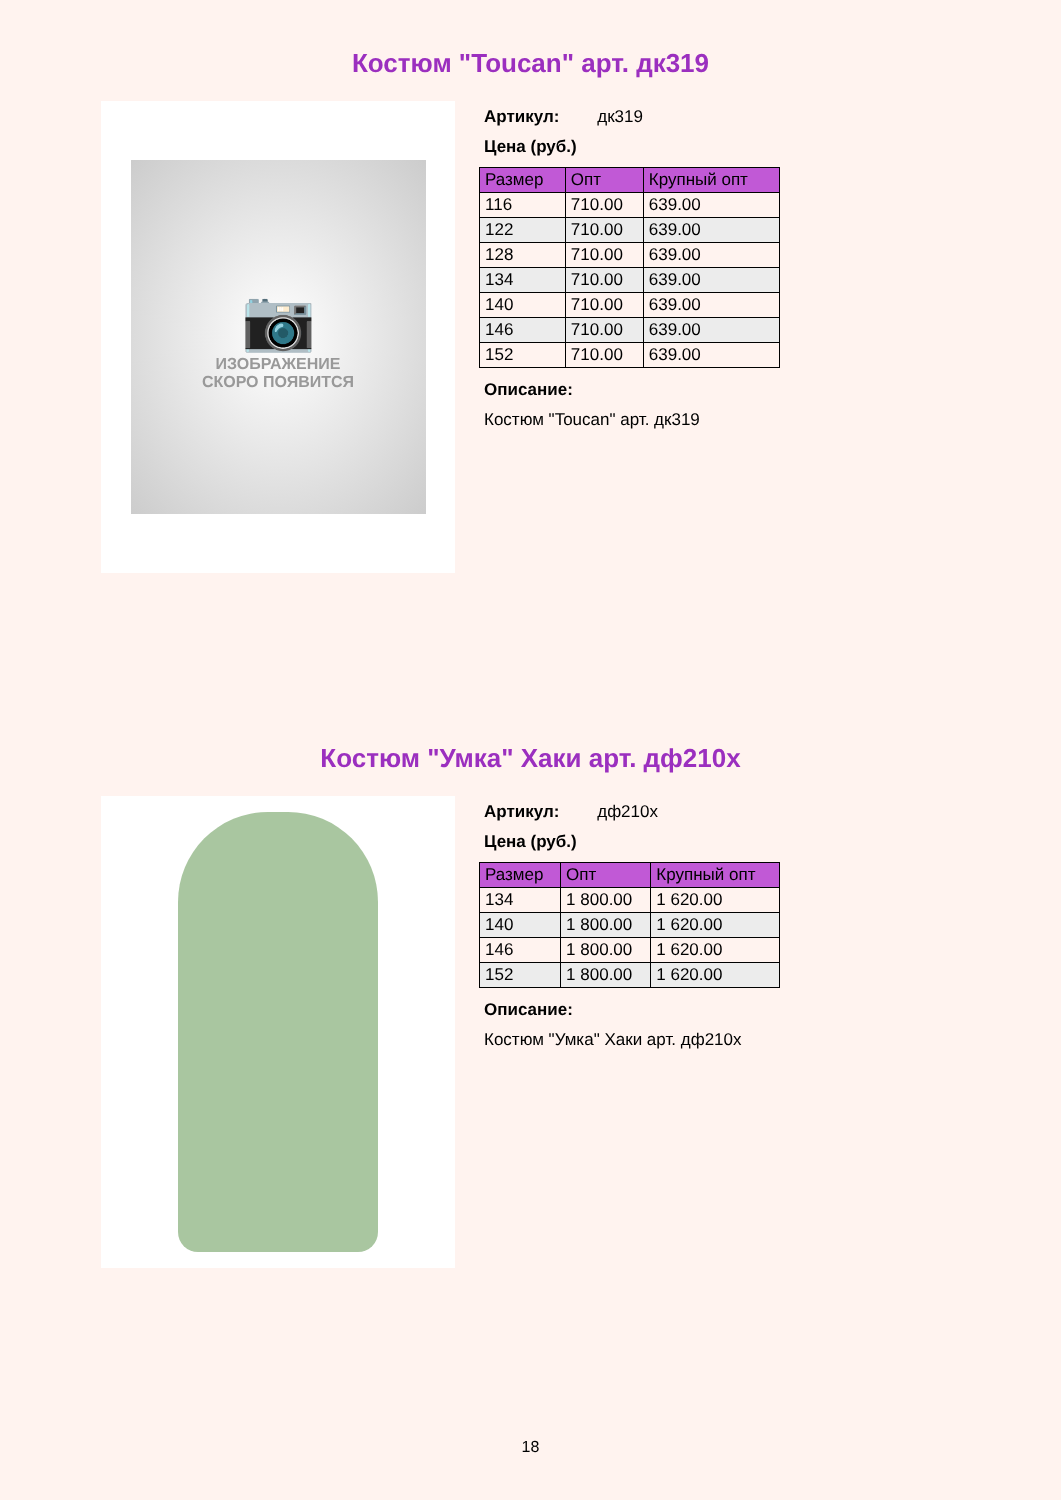Костюм "Toucan" арт. дк319
📷
ИЗОБРАЖЕНИЕ
СКОРО ПОЯВИТСЯ
Артикул: дк319
Цена (руб.)
| Размер | Опт | Крупный опт |
| --- | --- | --- |
| 116 | 710.00 | 639.00 |
| 122 | 710.00 | 639.00 |
| 128 | 710.00 | 639.00 |
| 134 | 710.00 | 639.00 |
| 140 | 710.00 | 639.00 |
| 146 | 710.00 | 639.00 |
| 152 | 710.00 | 639.00 |
Описание:
Костюм "Toucan" арт. дк319
Костюм "Умка" Хаки арт. дф210х
Артикул: дф210х
Цена (руб.)
| Размер | Опт | Крупный опт |
| --- | --- | --- |
| 134 | 1 800.00 | 1 620.00 |
| 140 | 1 800.00 | 1 620.00 |
| 146 | 1 800.00 | 1 620.00 |
| 152 | 1 800.00 | 1 620.00 |
Описание:
Костюм "Умка" Хаки арт. дф210х
18